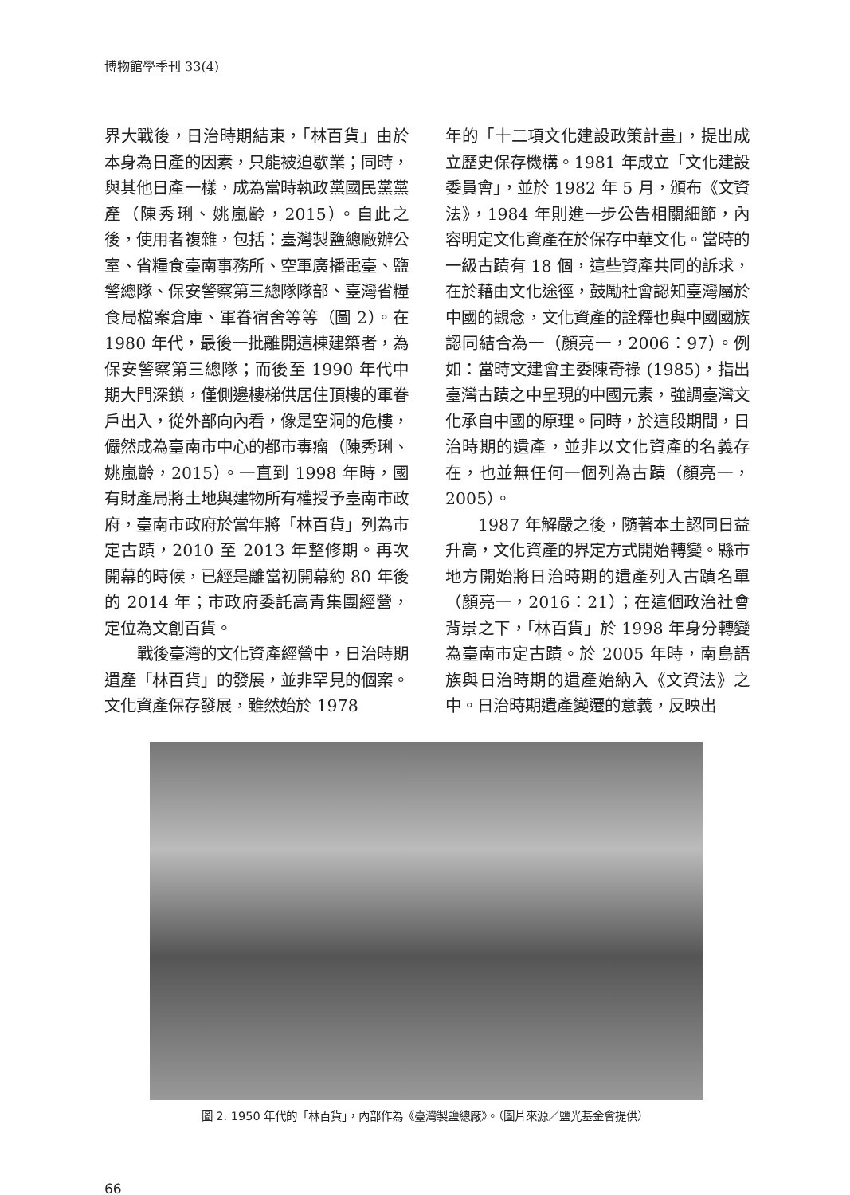博物館學季刊 33(4)
界大戰後，日治時期結束，「林百貨」由於本身為日產的因素，只能被迫歇業；同時，與其他日產一樣，成為當時執政黨國民黨黨產（陳秀琍、姚嵐齡，2015）。自此之後，使用者複雜，包括：臺灣製鹽總廠辦公室、省糧食臺南事務所、空軍廣播電臺、鹽警總隊、保安警察第三總隊隊部、臺灣省糧食局檔案倉庫、軍眷宿舍等等（圖 2）。在 1980 年代，最後一批離開這棟建築者，為保安警察第三總隊；而後至 1990 年代中期大門深鎖，僅側邊樓梯供居住頂樓的軍眷戶出入，從外部向內看，像是空洞的危樓，儼然成為臺南市中心的都市毒瘤（陳秀琍、姚嵐齡，2015）。一直到 1998 年時，國有財產局將土地與建物所有權授予臺南市政府，臺南市政府於當年將「林百貨」列為市定古蹟，2010 至 2013 年整修期。再次開幕的時候，已經是離當初開幕約 80 年後的 2014 年；市政府委託高青集團經營，定位為文創百貨。
戰後臺灣的文化資產經營中，日治時期遺產「林百貨」的發展，並非罕見的個案。文化資產保存發展，雖然始於 1978
年的「十二項文化建設政策計畫」，提出成立歷史保存機構。1981 年成立「文化建設委員會」，並於 1982 年 5 月，頒布《文資法》，1984 年則進一步公告相關細節，內容明定文化資產在於保存中華文化。當時的一級古蹟有 18 個，這些資產共同的訴求，在於藉由文化途徑，鼓勵社會認知臺灣屬於中國的觀念，文化資產的詮釋也與中國國族認同結合為一（顏亮一，2006：97）。例如：當時文建會主委陳奇祿 (1985)，指出臺灣古蹟之中呈現的中國元素，強調臺灣文化承自中國的原理。同時，於這段期間，日治時期的遺產，並非以文化資產的名義存在，也並無任何一個列為古蹟（顏亮一，2005）。
1987 年解嚴之後，隨著本土認同日益升高，文化資產的界定方式開始轉變。縣市地方開始將日治時期的遺產列入古蹟名單（顏亮一，2016：21）；在這個政治社會背景之下，「林百貨」於 1998 年身分轉變為臺南市定古蹟。於 2005 年時，南島語族與日治時期的遺產始納入《文資法》之中。日治時期遺產變遷的意義，反映出
圖 2. 1950 年代的「林百貨」，內部作為《臺灣製鹽總廠》。（圖片來源／鹽光基金會提供）
66